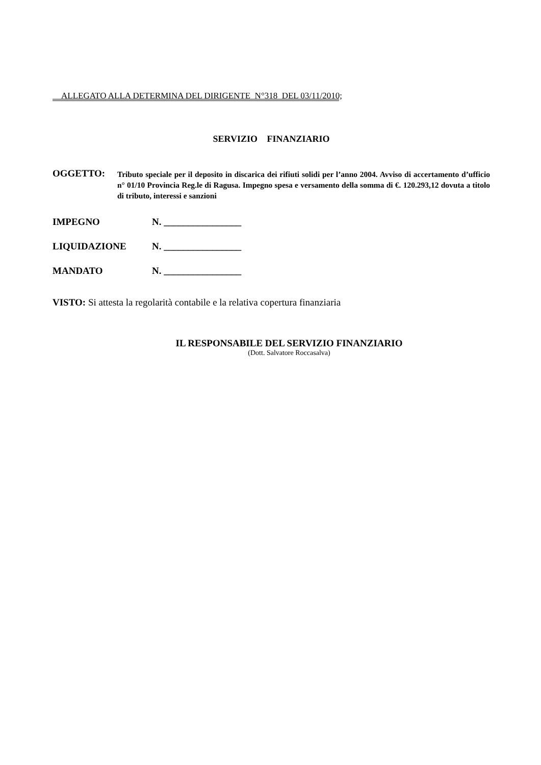ALLEGATO ALLA DETERMINA DEL DIRIGENTE N°318 DEL 03/11/2010;
SERVIZIO FINANZIARIO
OGGETTO:
Tributo speciale per il deposito in discarica dei rifiuti solidi per l’anno 2004. Avviso di accertamento d’ufficio n° 01/10 Provincia Reg.le di Ragusa. Impegno spesa e versamento della somma di €. 120.293,12 dovuta a titolo di tributo, interessi e sanzioni
IMPEGNO N. ________________
LIQUIDAZIONE N. ________________
MANDATO N. ________________
VISTO: Si attesta la regolarità contabile e la relativa copertura finanziaria
IL RESPONSABILE DEL SERVIZIO FINANZIARIO
(Dott. Salvatore Roccasalva)